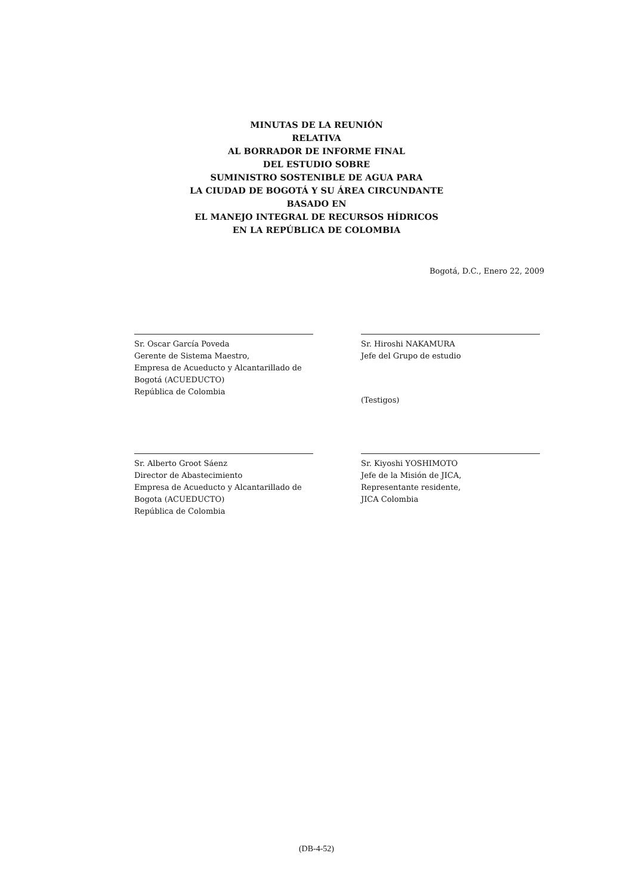MINUTAS DE LA REUNIÓN
RELATIVA
AL BORRADOR DE INFORME FINAL
DEL ESTUDIO SOBRE
SUMINISTRO SOSTENIBLE DE AGUA PARA
LA CIUDAD DE BOGOTÁ Y SU ÁREA CIRCUNDANTE
BASADO EN
EL MANEJO INTEGRAL DE RECURSOS HÍDRICOS
EN LA REPÚBLICA DE COLOMBIA
Bogotá, D.C., Enero 22, 2009
Sr. Oscar García Poveda
Gerente de Sistema Maestro,
Empresa de Acueducto y Alcantarillado de
Bogotá (ACUEDUCTO)
República de Colombia
Sr. Hiroshi NAKAMURA
Jefe del Grupo de estudio
(Testigos)
Sr. Alberto Groot Sáenz
Director de Abastecimiento
Empresa de Acueducto y Alcantarillado de
Bogota (ACUEDUCTO)
República de Colombia
Sr. Kiyoshi YOSHIMOTO
Jefe de la Misión de JICA,
Representante residente,
JICA Colombia
(DB-4-52)